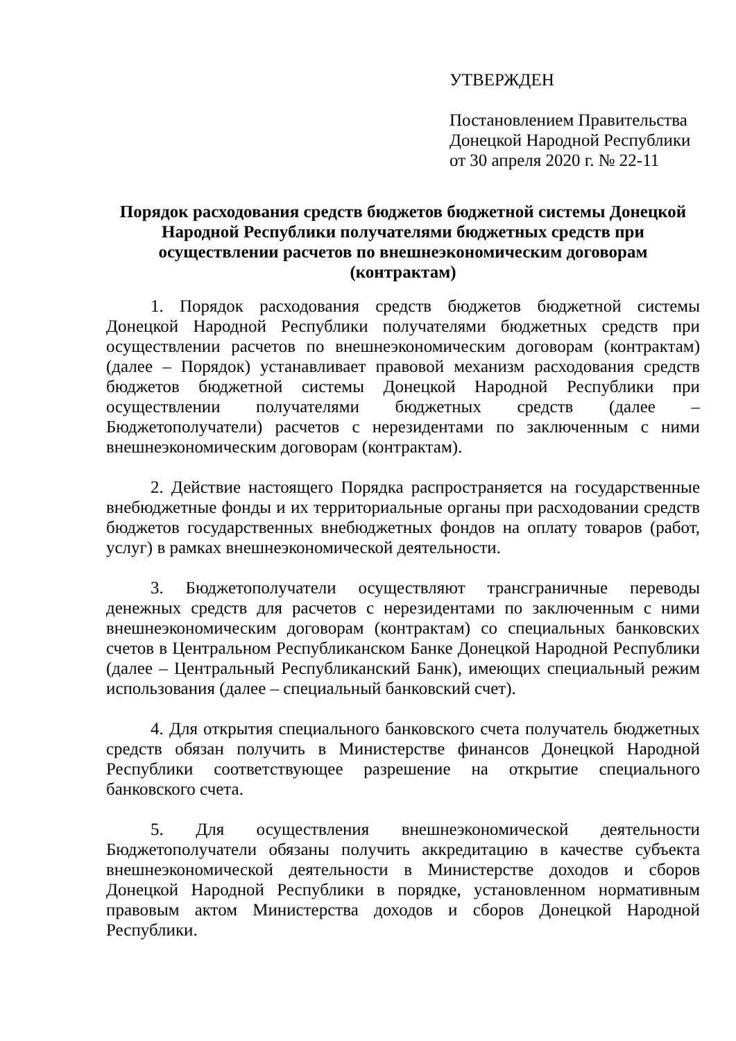УТВЕРЖДЕН
Постановлением Правительства
Донецкой Народной Республики
от 30 апреля 2020 г. № 22-11
Порядок расходования средств бюджетов бюджетной системы Донецкой Народной Республики получателями бюджетных средств при осуществлении расчетов по внешнеэкономическим договорам (контрактам)
1. Порядок расходования средств бюджетов бюджетной системы Донецкой Народной Республики получателями бюджетных средств при осуществлении расчетов по внешнеэкономическим договорам (контрактам) (далее – Порядок) устанавливает правовой механизм расходования средств бюджетов бюджетной системы Донецкой Народной Республики при осуществлении получателями бюджетных средств (далее – Бюджетополучатели) расчетов с нерезидентами по заключенным с ними внешнеэкономическим договорам (контрактам).
2. Действие настоящего Порядка распространяется на государственные внебюджетные фонды и их территориальные органы при расходовании средств бюджетов государственных внебюджетных фондов на оплату товаров (работ, услуг) в рамках внешнеэкономической деятельности.
3. Бюджетополучатели осуществляют трансграничные переводы денежных средств для расчетов с нерезидентами по заключенным с ними внешнеэкономическим договорам (контрактам) со специальных банковских счетов в Центральном Республиканском Банке Донецкой Народной Республики (далее – Центральный Республиканский Банк), имеющих специальный режим использования (далее – специальный банковский счет).
4. Для открытия специального банковского счета получатель бюджетных средств обязан получить в Министерстве финансов Донецкой Народной Республики соответствующее разрешение на открытие специального банковского счета.
5. Для осуществления внешнеэкономической деятельности Бюджетополучатели обязаны получить аккредитацию в качестве субъекта внешнеэкономической деятельности в Министерстве доходов и сборов Донецкой Народной Республики в порядке, установленном нормативным правовым актом Министерства доходов и сборов Донецкой Народной Республики.